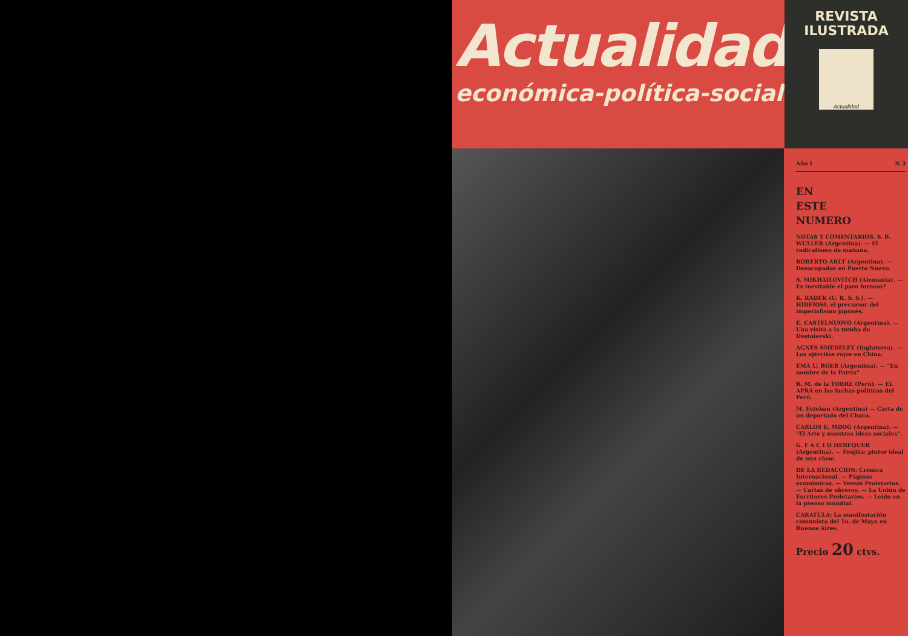Actualidad
económica-política-social
REVISTA
ILUSTRADA
Actualidad
Año I N 3
EN
ESTE
NUMERO
NOTAS Y COMENTARIOS. S. B. WULLER (Argentina). — El radicalismo de mañana.
ROBERTO ARLT (Argentina). — Desocupados en Puerto Nuevo.
S. MIKHAILOVITCH (Alemania). — Es inevitable el paro forzoso?
K. RADEK (U. R. S. S.). — HIDEIOSI, el precursor del imperialismo japonés.
E. CASTELNUOVO (Argentina). — Una visita a la tumba de Dostoievski.
AGNES SMEDELEY (Inglaterra). — Los ejércitos rojos en China.
EMA U. BOER (Argentina). — "En nombre de la Patria"
R. M. de la TORRE (Perú). — EL APRA en las luchas políticas del Perú.
M. Esteban (Argentina) — Carta de un deportado del Chaco.
CARLOS E. MDOG (Argentina). — "El Arte y nuestras ideas sociales".
G. F A C I O HEBEQUER (Argentina). — Foujita: pintor ideal de una clase.
DE LA REDACCION: Crónica Internacional. — Páginas económicas. — Versos Proletarios. — Cartas de obreros. — La Unión de Escritores Proletarios. — Leído en la prensa mundial.
CARATULA: La manifestación comunista del 1o. de Mayo en Buenos Aires.
Precio 20 ctvs.